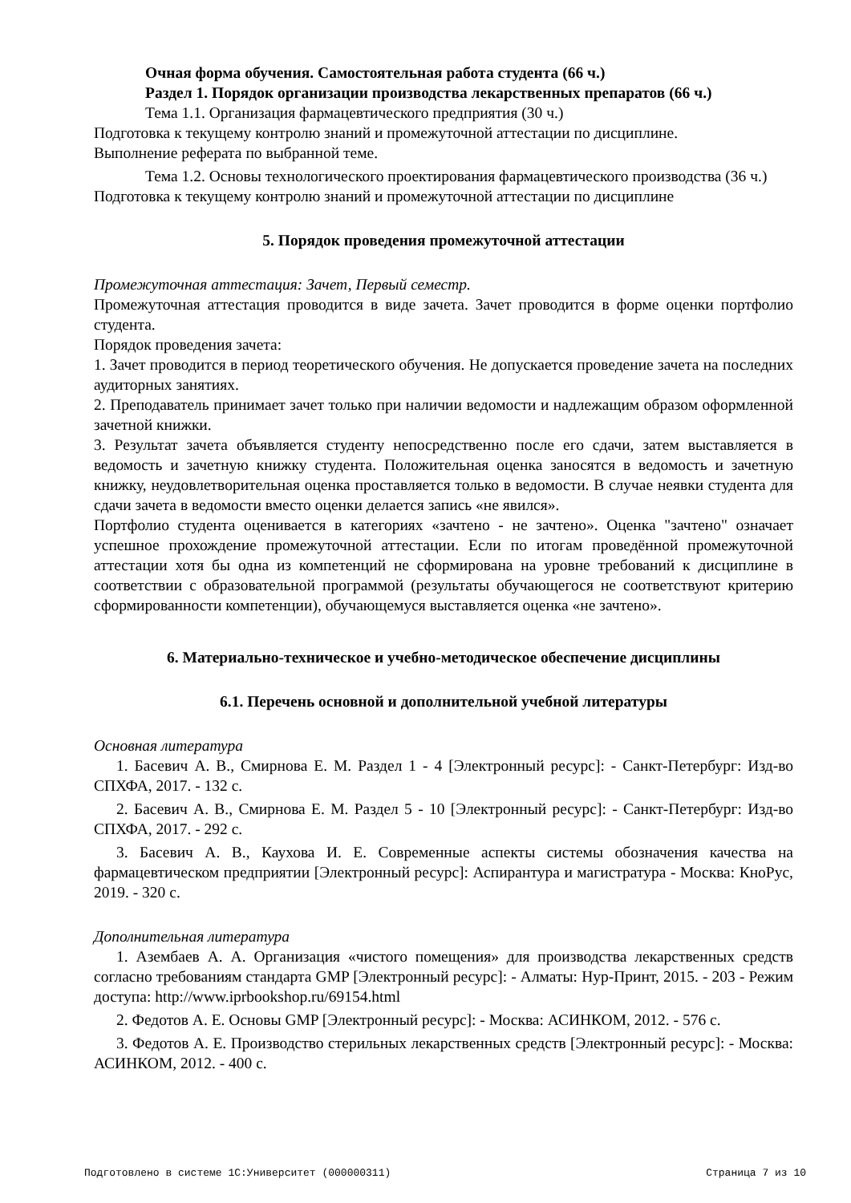Очная форма обучения. Самостоятельная работа студента (66 ч.)
Раздел 1. Порядок организации производства лекарственных препаратов (66 ч.)
Тема 1.1. Организация фармацевтического предприятия (30 ч.)
Подготовка к текущему контролю знаний и промежуточной аттестации по дисциплине.
Выполнение реферата по выбранной теме.
Тема 1.2. Основы технологического проектирования фармацевтического производства (36 ч.)
Подготовка к текущему контролю знаний и промежуточной аттестации по дисциплине
5. Порядок проведения промежуточной аттестации
Промежуточная аттестация: Зачет, Первый семестр.
Промежуточная аттестация проводится в виде зачета. Зачет проводится в форме оценки портфолио студента.
Порядок проведения зачета:
1. Зачет проводится в период теоретического обучения. Не допускается проведение зачета на последних аудиторных занятиях.
2. Преподаватель принимает зачет только при наличии ведомости и надлежащим образом оформленной зачетной книжки.
3. Результат зачета объявляется студенту непосредственно после его сдачи, затем выставляется в ведомость и зачетную книжку студента. Положительная оценка заносятся в ведомость и зачетную книжку, неудовлетворительная оценка проставляется только в ведомости. В случае неявки студента для сдачи зачета в ведомости вместо оценки делается запись «не явился».
Портфолио студента оценивается в категориях «зачтено - не зачтено». Оценка "зачтено" означает успешное прохождение промежуточной аттестации. Если по итогам проведённой промежуточной аттестации хотя бы одна из компетенций не сформирована на уровне требований к дисциплине в соответствии с образовательной программой (результаты обучающегося не соответствуют критерию сформированности компетенции), обучающемуся выставляется оценка «не зачтено».
6. Материально-техническое и учебно-методическое обеспечение дисциплины
6.1. Перечень основной и дополнительной учебной литературы
Основная литература
1. Басевич А. В., Смирнова Е. М. Раздел 1 - 4 [Электронный ресурс]: - Санкт-Петербург: Изд-во СПХФА, 2017. - 132 с.
2. Басевич А. В., Смирнова Е. М. Раздел 5 - 10 [Электронный ресурс]: - Санкт-Петербург: Изд-во СПХФА, 2017. - 292 с.
3. Басевич А. В., Каухова И. Е. Современные аспекты системы обозначения качества на фармацевтическом предприятии [Электронный ресурс]: Аспирантура и магистратура - Москва: КноРус, 2019. - 320 с.
Дополнительная литература
1. Азембаев А. А. Организация «чистого помещения» для производства лекарственных средств согласно требованиям стандарта GMP [Электронный ресурс]: - Алматы: Нур-Принт, 2015. - 203 - Режим доступа: http://www.iprbookshop.ru/69154.html
2. Федотов А. Е. Основы GMP [Электронный ресурс]: - Москва: АСИНКОМ, 2012. - 576 с.
3. Федотов А. Е. Производство стерильных лекарственных средств [Электронный ресурс]: - Москва: АСИНКОМ, 2012. - 400 с.
Подготовлено в системе 1С:Университет (000000311) Страница 7 из 10